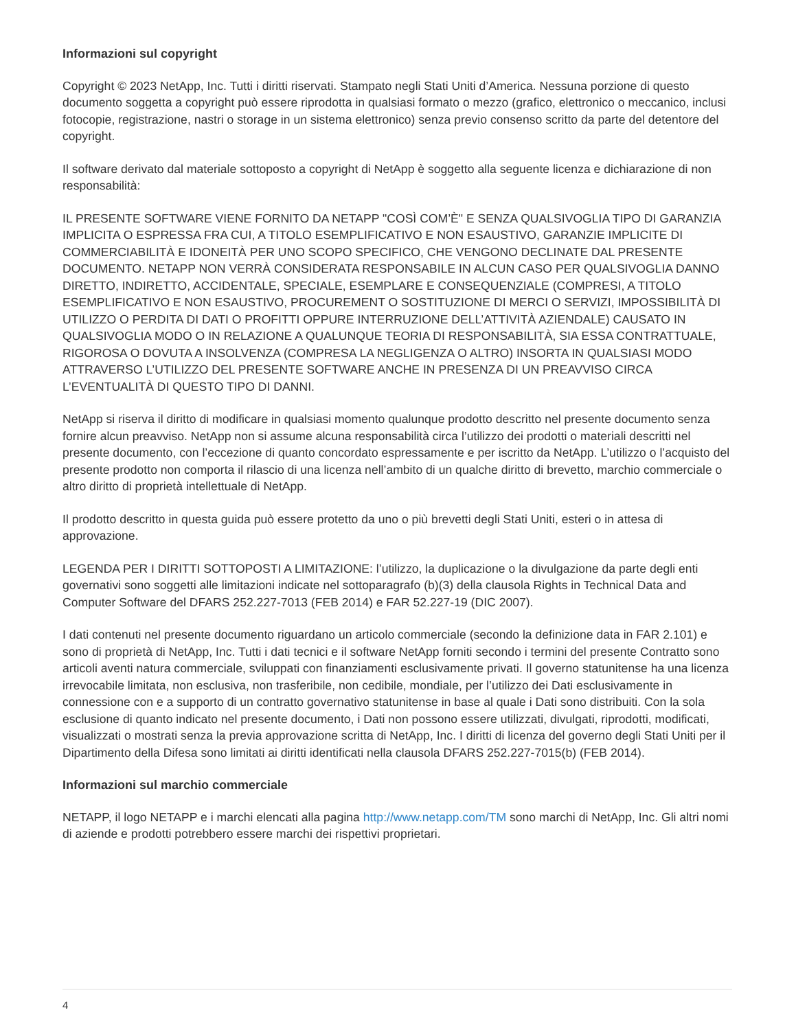Informazioni sul copyright
Copyright © 2023 NetApp, Inc. Tutti i diritti riservati. Stampato negli Stati Uniti d’America. Nessuna porzione di questo documento soggetta a copyright può essere riprodotta in qualsiasi formato o mezzo (grafico, elettronico o meccanico, inclusi fotocopie, registrazione, nastri o storage in un sistema elettronico) senza previo consenso scritto da parte del detentore del copyright.
Il software derivato dal materiale sottoposto a copyright di NetApp è soggetto alla seguente licenza e dichiarazione di non responsabilità:
IL PRESENTE SOFTWARE VIENE FORNITO DA NETAPP "COSÌ COM’È" E SENZA QUALSIVOGLIA TIPO DI GARANZIA IMPLICITA O ESPRESSA FRA CUI, A TITOLO ESEMPLIFICATIVO E NON ESAUSTIVO, GARANZIE IMPLICITE DI COMMERCIABILITÀ E IDONEITÀ PER UNO SCOPO SPECIFICO, CHE VENGONO DECLINATE DAL PRESENTE DOCUMENTO. NETAPP NON VERRÀ CONSIDERATA RESPONSABILE IN ALCUN CASO PER QUALSIVOGLIA DANNO DIRETTO, INDIRETTO, ACCIDENTALE, SPECIALE, ESEMPLARE E CONSEQUENZIALE (COMPRESI, A TITOLO ESEMPLIFICATIVO E NON ESAUSTIVO, PROCUREMENT O SOSTITUZIONE DI MERCI O SERVIZI, IMPOSSIBILITÀ DI UTILIZZO O PERDITA DI DATI O PROFITTI OPPURE INTERRUZIONE DELL’ATTIVITÀ AZIENDALE) CAUSATO IN QUALSIVOGLIA MODO O IN RELAZIONE A QUALUNQUE TEORIA DI RESPONSABILITÀ, SIA ESSA CONTRATTUALE, RIGOROSA O DOVUTA A INSOLVENZA (COMPRESA LA NEGLIGENZA O ALTRO) INSORTA IN QUALSIASI MODO ATTRAVERSO L’UTILIZZO DEL PRESENTE SOFTWARE ANCHE IN PRESENZA DI UN PREAVVISO CIRCA L’EVENTUALITÀ DI QUESTO TIPO DI DANNI.
NetApp si riserva il diritto di modificare in qualsiasi momento qualunque prodotto descritto nel presente documento senza fornire alcun preavviso. NetApp non si assume alcuna responsabilità circa l’utilizzo dei prodotti o materiali descritti nel presente documento, con l’eccezione di quanto concordato espressamente e per iscritto da NetApp. L’utilizzo o l’acquisto del presente prodotto non comporta il rilascio di una licenza nell’ambito di un qualche diritto di brevetto, marchio commerciale o altro diritto di proprietà intellettuale di NetApp.
Il prodotto descritto in questa guida può essere protetto da uno o più brevetti degli Stati Uniti, esteri o in attesa di approvazione.
LEGENDA PER I DIRITTI SOTTOPOSTI A LIMITAZIONE: l’utilizzo, la duplicazione o la divulgazione da parte degli enti governativi sono soggetti alle limitazioni indicate nel sottoparagrafo (b)(3) della clausola Rights in Technical Data and Computer Software del DFARS 252.227-7013 (FEB 2014) e FAR 52.227-19 (DIC 2007).
I dati contenuti nel presente documento riguardano un articolo commerciale (secondo la definizione data in FAR 2.101) e sono di proprietà di NetApp, Inc. Tutti i dati tecnici e il software NetApp forniti secondo i termini del presente Contratto sono articoli aventi natura commerciale, sviluppati con finanziamenti esclusivamente privati. Il governo statunitense ha una licenza irrevocabile limitata, non esclusiva, non trasferibile, non cedibile, mondiale, per l’utilizzo dei Dati esclusivamente in connessione con e a supporto di un contratto governativo statunitense in base al quale i Dati sono distribuiti. Con la sola esclusione di quanto indicato nel presente documento, i Dati non possono essere utilizzati, divulgati, riprodotti, modificati, visualizzati o mostrati senza la previa approvazione scritta di NetApp, Inc. I diritti di licenza del governo degli Stati Uniti per il Dipartimento della Difesa sono limitati ai diritti identificati nella clausola DFARS 252.227-7015(b) (FEB 2014).
Informazioni sul marchio commerciale
NETAPP, il logo NETAPP e i marchi elencati alla pagina http://www.netapp.com/TM sono marchi di NetApp, Inc. Gli altri nomi di aziende e prodotti potrebbero essere marchi dei rispettivi proprietari.
4